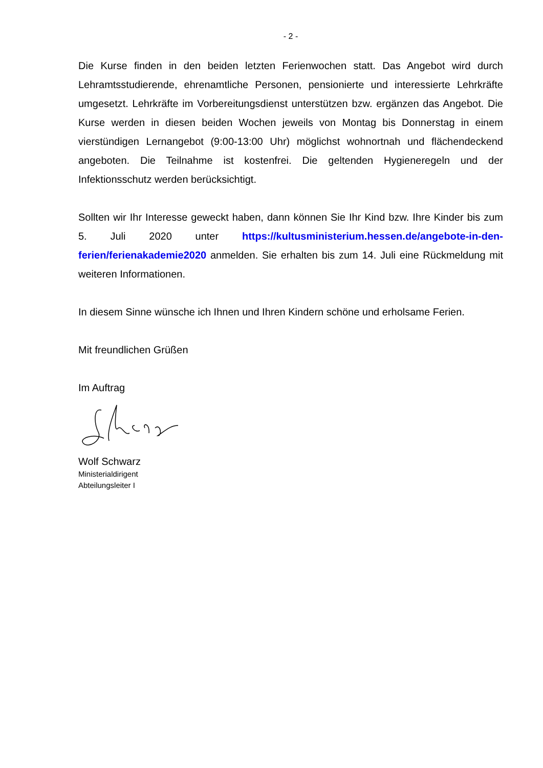- 2 -
Die Kurse finden in den beiden letzten Ferienwochen statt. Das Angebot wird durch Lehramtsstudierende, ehrenamtliche Personen, pensionierte und interessierte Lehrkräfte umgesetzt. Lehrkräfte im Vorbereitungsdienst unterstützen bzw. ergänzen das Angebot. Die Kurse werden in diesen beiden Wochen jeweils von Montag bis Donnerstag in einem vierstündigen Lernangebot (9:00-13:00 Uhr) möglichst wohnortnah und flächendeckend angeboten. Die Teilnahme ist kostenfrei. Die geltenden Hygieneregeln und der Infektionsschutz werden berücksichtigt.
Sollten wir Ihr Interesse geweckt haben, dann können Sie Ihr Kind bzw. Ihre Kinder bis zum 5. Juli 2020 unter https://kultusministerium.hessen.de/angebote-in-den-ferien/ferienakademie2020 anmelden. Sie erhalten bis zum 14. Juli eine Rückmeldung mit weiteren Informationen.
In diesem Sinne wünsche ich Ihnen und Ihren Kindern schöne und erholsame Ferien.
Mit freundlichen Grüßen
Im Auftrag
Wolf Schwarz
Ministerialdirigent
Abteilungsleiter I